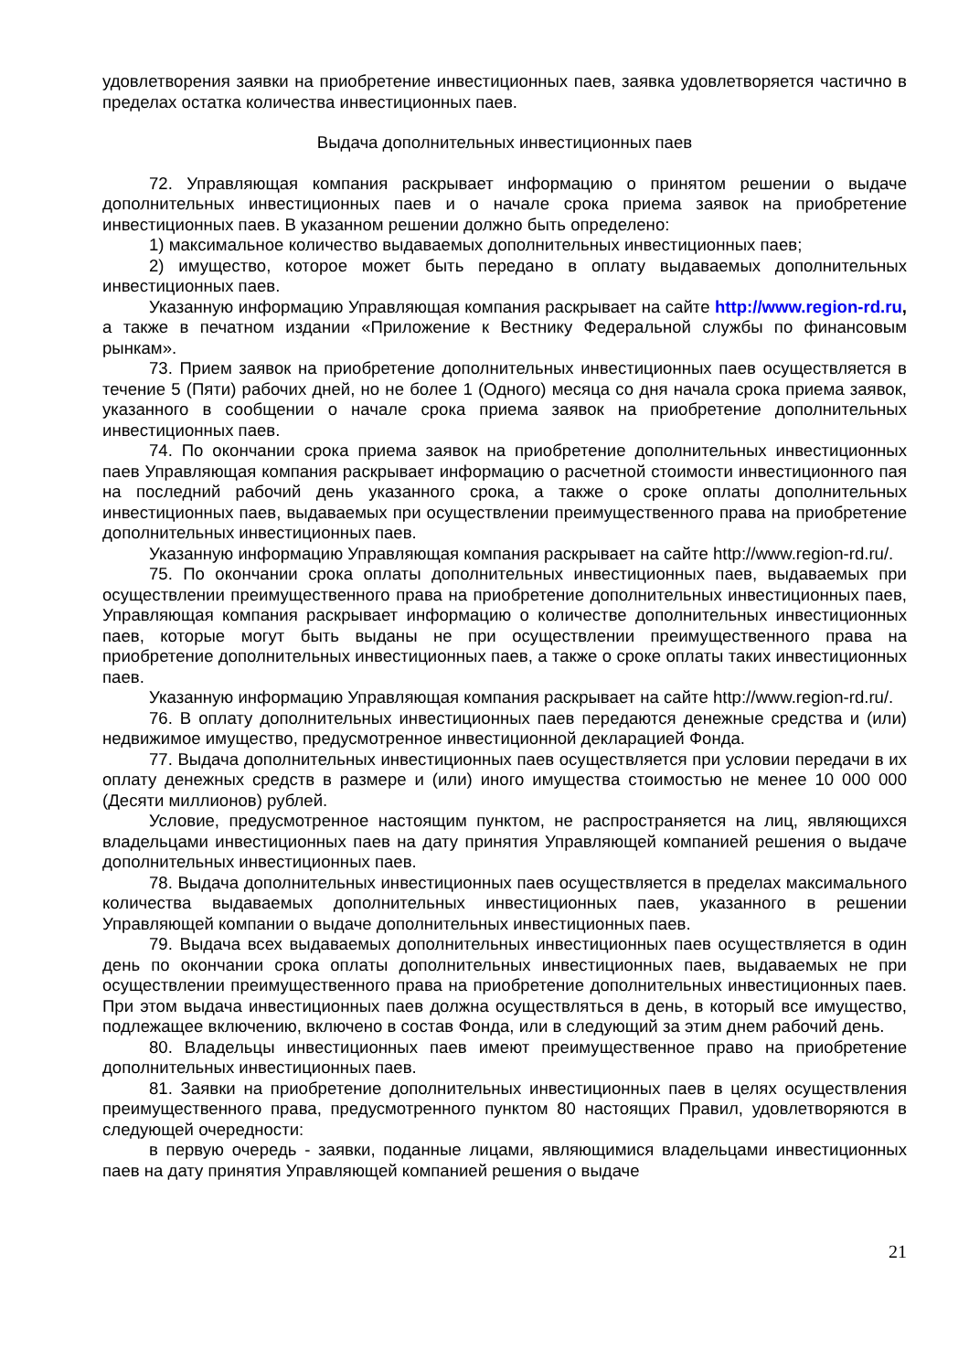удовлетворения заявки на приобретение инвестиционных паев, заявка удовлетворяется частично в пределах остатка количества инвестиционных паев.
Выдача дополнительных инвестиционных паев
72. Управляющая компания раскрывает информацию о принятом решении о выдаче дополнительных инвестиционных паев и о начале срока приема заявок на приобретение инвестиционных паев. В указанном решении должно быть определено:
1) максимальное количество выдаваемых дополнительных инвестиционных паев;
2) имущество, которое может быть передано в оплату выдаваемых дополнительных инвестиционных паев.
Указанную информацию Управляющая компания раскрывает на сайте http://www.region-rd.ru, а также в печатном издании «Приложение к Вестнику Федеральной службы по финансовым рынкам».
73. Прием заявок на приобретение дополнительных инвестиционных паев осуществляется в течение 5 (Пяти) рабочих дней, но не более 1 (Одного) месяца со дня начала срока приема заявок, указанного в сообщении о начале срока приема заявок на приобретение дополнительных инвестиционных паев.
74. По окончании срока приема заявок на приобретение дополнительных инвестиционных паев Управляющая компания раскрывает информацию о расчетной стоимости инвестиционного пая на последний рабочий день указанного срока, а также о сроке оплаты дополнительных инвестиционных паев, выдаваемых при осуществлении преимущественного права на приобретение дополнительных инвестиционных паев.
Указанную информацию Управляющая компания раскрывает на сайте http://www.region-rd.ru/.
75. По окончании срока оплаты дополнительных инвестиционных паев, выдаваемых при осуществлении преимущественного права на приобретение дополнительных инвестиционных паев, Управляющая компания раскрывает информацию о количестве дополнительных инвестиционных паев, которые могут быть выданы не при осуществлении преимущественного права на приобретение дополнительных инвестиционных паев, а также о сроке оплаты таких инвестиционных паев.
Указанную информацию Управляющая компания раскрывает на сайте http://www.region-rd.ru/.
76. В оплату дополнительных инвестиционных паев передаются денежные средства и (или) недвижимое имущество, предусмотренное инвестиционной декларацией Фонда.
77. Выдача дополнительных инвестиционных паев осуществляется при условии передачи в их оплату денежных средств в размере и (или) иного имущества стоимостью не менее 10 000 000 (Десяти миллионов) рублей.
Условие, предусмотренное настоящим пунктом, не распространяется на лиц, являющихся владельцами инвестиционных паев на дату принятия Управляющей компанией решения о выдаче дополнительных инвестиционных паев.
78. Выдача дополнительных инвестиционных паев осуществляется в пределах максимального количества выдаваемых дополнительных инвестиционных паев, указанного в решении Управляющей компании о выдаче дополнительных инвестиционных паев.
79. Выдача всех выдаваемых дополнительных инвестиционных паев осуществляется в один день по окончании срока оплаты дополнительных инвестиционных паев, выдаваемых не при осуществлении преимущественного права на приобретение дополнительных инвестиционных паев. При этом выдача инвестиционных паев должна осуществляться в день, в который все имущество, подлежащее включению, включено в состав Фонда, или в следующий за этим днем рабочий день.
80. Владельцы инвестиционных паев имеют преимущественное право на приобретение дополнительных инвестиционных паев.
81. Заявки на приобретение дополнительных инвестиционных паев в целях осуществления преимущественного права, предусмотренного пунктом 80 настоящих Правил, удовлетворяются в следующей очередности:
в первую очередь - заявки, поданные лицами, являющимися владельцами инвестиционных паев на дату принятия Управляющей компанией решения о выдаче
21